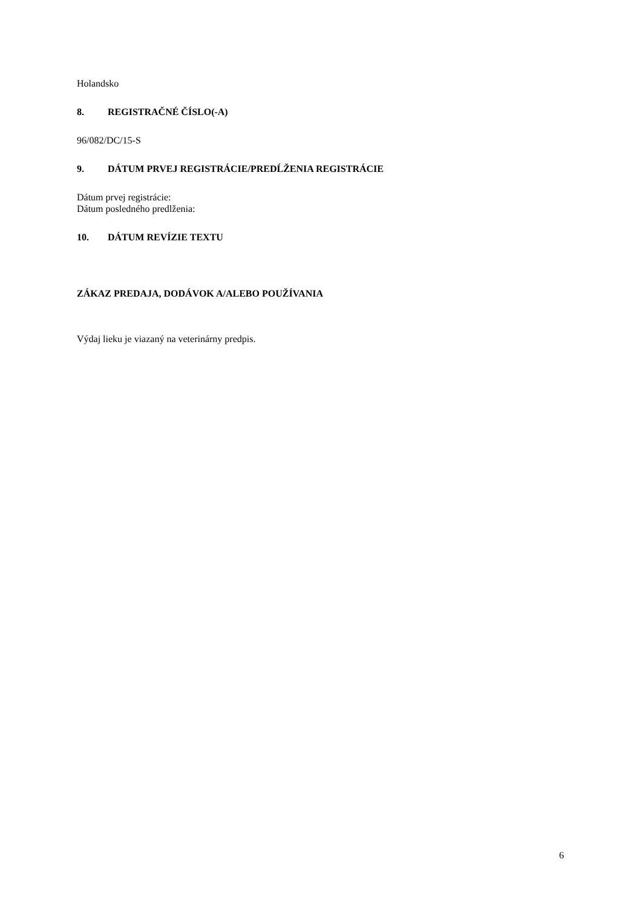Holandsko
8. REGISTRAČNÉ ČÍSLO(-A)
96/082/DC/15-S
9. DÁTUM PRVEJ REGISTRÁCIE/PREDĹŽENIA REGISTRÁCIE
Dátum prvej registrácie:
Dátum posledného predlženia:
10. DÁTUM REVÍZIE TEXTU
ZÁKAZ PREDAJA, DODÁVOK A/ALEBO POUŽÍVANIA
Výdaj lieku je viazaný na veterinárny predpis.
6